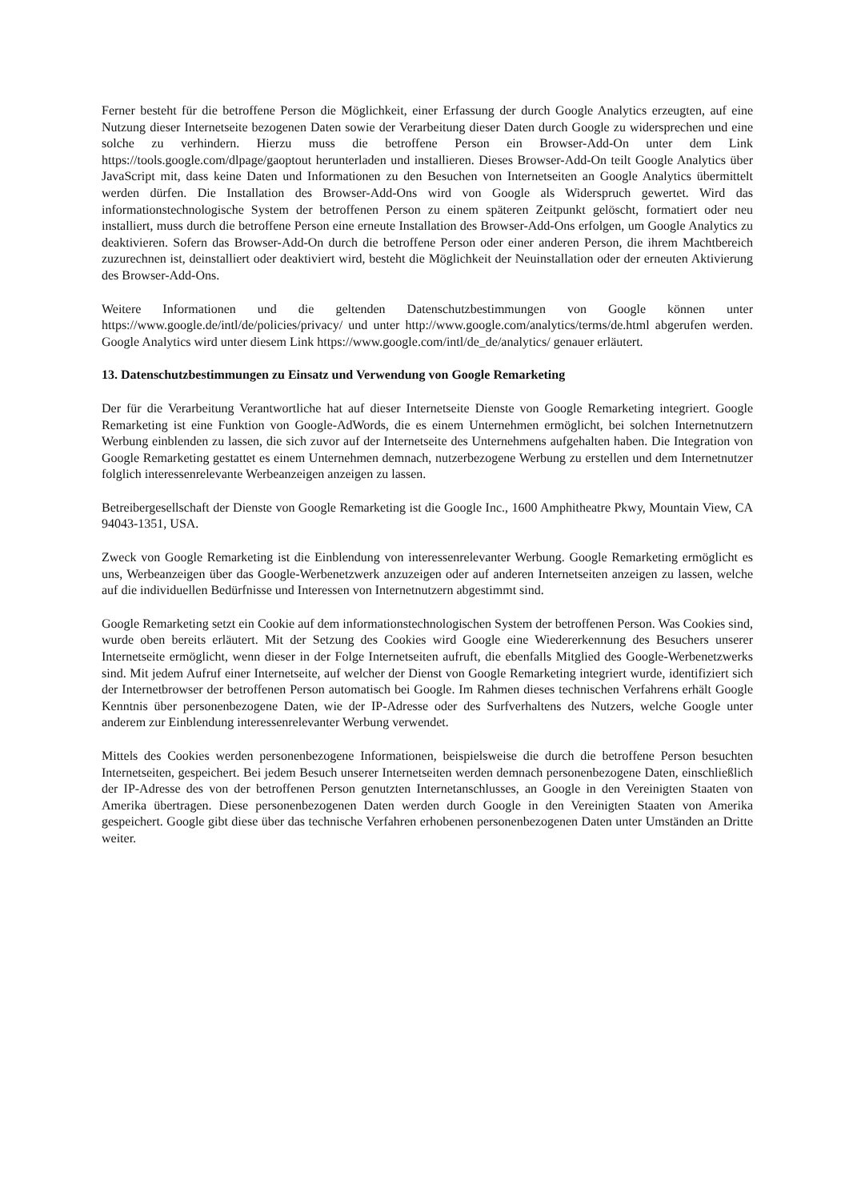Ferner besteht für die betroffene Person die Möglichkeit, einer Erfassung der durch Google Analytics erzeugten, auf eine Nutzung dieser Internetseite bezogenen Daten sowie der Verarbeitung dieser Daten durch Google zu widersprechen und eine solche zu verhindern. Hierzu muss die betroffene Person ein Browser-Add-On unter dem Link https://tools.google.com/dlpage/gaoptout herunterladen und installieren. Dieses Browser-Add-On teilt Google Analytics über JavaScript mit, dass keine Daten und Informationen zu den Besuchen von Internetseiten an Google Analytics übermittelt werden dürfen. Die Installation des Browser-Add-Ons wird von Google als Widerspruch gewertet. Wird das informationstechnologische System der betroffenen Person zu einem späteren Zeitpunkt gelöscht, formatiert oder neu installiert, muss durch die betroffene Person eine erneute Installation des Browser-Add-Ons erfolgen, um Google Analytics zu deaktivieren. Sofern das Browser-Add-On durch die betroffene Person oder einer anderen Person, die ihrem Machtbereich zuzurechnen ist, deinstalliert oder deaktiviert wird, besteht die Möglichkeit der Neuinstallation oder der erneuten Aktivierung des Browser-Add-Ons.
Weitere Informationen und die geltenden Datenschutzbestimmungen von Google können unter https://www.google.de/intl/de/policies/privacy/ und unter http://www.google.com/analytics/terms/de.html abgerufen werden. Google Analytics wird unter diesem Link https://www.google.com/intl/de_de/analytics/ genauer erläutert.
13. Datenschutzbestimmungen zu Einsatz und Verwendung von Google Remarketing
Der für die Verarbeitung Verantwortliche hat auf dieser Internetseite Dienste von Google Remarketing integriert. Google Remarketing ist eine Funktion von Google-AdWords, die es einem Unternehmen ermöglicht, bei solchen Internetnutzern Werbung einblenden zu lassen, die sich zuvor auf der Internetseite des Unternehmens aufgehalten haben. Die Integration von Google Remarketing gestattet es einem Unternehmen demnach, nutzerbezogene Werbung zu erstellen und dem Internetnutzer folglich interessenrelevante Werbeanzeigen anzeigen zu lassen.
Betreibergesellschaft der Dienste von Google Remarketing ist die Google Inc., 1600 Amphitheatre Pkwy, Mountain View, CA 94043-1351, USA.
Zweck von Google Remarketing ist die Einblendung von interessenrelevanter Werbung. Google Remarketing ermöglicht es uns, Werbeanzeigen über das Google-Werbenetzwerk anzuzeigen oder auf anderen Internetseiten anzeigen zu lassen, welche auf die individuellen Bedürfnisse und Interessen von Internetnutzern abgestimmt sind.
Google Remarketing setzt ein Cookie auf dem informationstechnologischen System der betroffenen Person. Was Cookies sind, wurde oben bereits erläutert. Mit der Setzung des Cookies wird Google eine Wiedererkennung des Besuchers unserer Internetseite ermöglicht, wenn dieser in der Folge Internetseiten aufruft, die ebenfalls Mitglied des Google-Werbenetzwerks sind. Mit jedem Aufruf einer Internetseite, auf welcher der Dienst von Google Remarketing integriert wurde, identifiziert sich der Internetbrowser der betroffenen Person automatisch bei Google. Im Rahmen dieses technischen Verfahrens erhält Google Kenntnis über personenbezogene Daten, wie der IP-Adresse oder des Surfverhaltens des Nutzers, welche Google unter anderem zur Einblendung interessenrelevanter Werbung verwendet.
Mittels des Cookies werden personenbezogene Informationen, beispielsweise die durch die betroffene Person besuchten Internetseiten, gespeichert. Bei jedem Besuch unserer Internetseiten werden demnach personenbezogene Daten, einschließlich der IP-Adresse des von der betroffenen Person genutzten Internetanschlusses, an Google in den Vereinigten Staaten von Amerika übertragen. Diese personenbezogenen Daten werden durch Google in den Vereinigten Staaten von Amerika gespeichert. Google gibt diese über das technische Verfahren erhobenen personenbezogenen Daten unter Umständen an Dritte weiter.